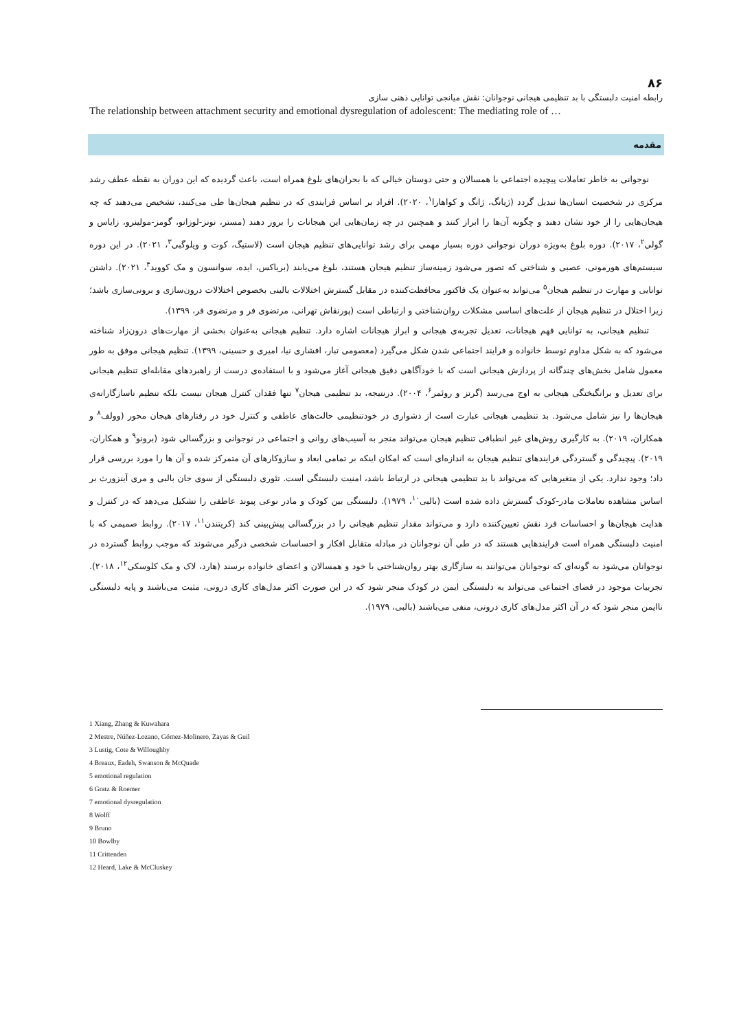۸۶
رابطه امنیت دلبستگی با بد تنظیمی هیجانی نوجوانان: نقش میانجی توانایی ذهنی سازی
The relationship between attachment security and emotional dysregulation of adolescent: The mediating role of …
مقدمه
نوجوانی به خاطر تعاملات پیچیده اجتماعی با همسالان و حتی دوستان خیالی که با بحران‌های بلوغ همراه است، باعث گردیده که این دوران به نقطه عطف رشد مرکزی در شخصیت انسان‌ها تبدیل گردد (ژیانگ، ژانگ و کواهارا<sup>۱</sup>، ۲۰۲۰). افراد بر اساس فرایندی که در تنظیم هیجان‌ها طی می‌کنند، تشخیص می‌دهند که چه هیجان‌هایی را از خود نشان دهند و چگونه آن‌ها را ابراز کنند و همچنین در چه زمان‌هایی این هیجانات را بروز دهند (مستر، نونز-لوزانو، گومز-مولینرو، زایاس و گولی<sup>۲</sup>، ۲۰۱۷). دوره بلوغ به‌ویژه دوران نوجوانی دوره بسیار مهمی برای رشد توانایی‌های تنظیم هیجان است (لاستیگ، کوت و ویلوگبی<sup>۳</sup>، ۲۰۲۱). در این دوره سیستم‌های هورمونی، عصبی و شناختی که تصور می‌شود زمینه‌ساز تنظیم هیجان هستند، بلوغ می‌یابند (بریاکس، ایده، سوانسون و مک کووید<sup>۴</sup>، ۲۰۲۱). داشتن توانایی و مهارت در تنظیم هیجان<sup>۵</sup> می‌تواند به‌عنوان یک فاکتور محافظت‌کننده در مقابل گسترش اختلالات بالینی بخصوص اختلالات درون‌سازی و برونی‌سازی باشد؛ زیرا اختلال در تنظیم هیجان از علت‌های اساسی مشکلات روان‌شناختی و ارتباطی است (پورنقاش تهرانی، مرتضوی فر و مرتضوی فر، ۱۳۹۹).
تنظیم هیجانی، به توانایی فهم هیجانات، تعدیل تجربه‌ی هیجانی و ابراز هیجانات اشاره دارد. تنظیم هیجانی به‌عنوان بخشی از مهارت‌های درون‌زاد شناخته می‌شود که به شکل مداوم توسط خانواده و فرایند اجتماعی شدن شکل می‌گیرد (معصومی تبار، افشاری نیا، امیری و حسینی، ۱۳۹۹). تنظیم هیجانی موفق به طور معمول شامل بخش‌های چندگانه از پردازش هیجانی است که با خودآگاهی دقیق هیجانی آغاز می‌شود و با استفاده‌ی درست از راهبردهای مقابله‌ای تنظیم هیجانی برای تعدیل و برانگیختگی هیجانی به اوج می‌رسد (گرتز و روئمر<sup>۶</sup>، ۲۰۰۴). درنتیجه، بد تنظیمی هیجان<sup>۷</sup> تنها فقدان کنترل هیجان نیست بلکه تنظیم ناسازگارانه‌ی هیجان‌ها را نیز شامل می‌شود. بد تنظیمی هیجانی عبارت است از دشواری در خودتنظیمی حالت‌های عاطفی و کنترل خود در رفتارهای هیجان محور (وولف<sup>۸</sup> و همکاران، ۲۰۱۹). به کارگیری روش‌های غیر انطباقی تنظیم هیجان می‌تواند منجر به آسیب‌های روانی و اجتماعی در نوجوانی و بزرگسالی شود (برونو<sup>۹</sup> و همکاران، ۲۰۱۹). پیچیدگی و گستردگی فرایندهای تنظیم هیجان به اندازه‌ای است که امکان اینکه بر تمامی ابعاد و سازوکارهای آن متمرکز شده و آن ها را مورد بررسی قرار داد؛ وجود ندارد. یکی از متغیرهایی که می‌تواند با بد تنظیمی هیجانی در ارتباط باشد، امنیت دلبستگی است. تئوری دلبستگی از سوی جان بالبی و مری آینزورث بر اساس مشاهده تعاملات مادر-کودک گسترش داده شده است (بالبی<sup>۱۰</sup>، ۱۹۷۹). دلبستگی بین کودک و مادر نوعی پیوند عاطفی را تشکیل می‌دهد که در کنترل و هدایت هیجان‌ها و احساسات فرد نقش تعیین‌کننده دارد و می‌تواند مقدار تنظیم هیجانی را در بزرگسالی پیش‌بینی کند (کریتندن<sup>۱۱</sup>، ۲۰۱۷). روابط صمیمی که با امنیت دلبستگی همراه است فرایندهایی هستند که در طی آن نوجوانان در مبادله متقابل افکار و احساسات شخصی درگیر می‌شوند که موجب روابط گسترده در نوجوانان می‌شود به گونه‌ای که نوجوانان می‌توانند به سازگاری بهتر روان‌شناختی با خود و همسالان و اعضای خانواده برسند (هارد، لاک و مک کلوسکی<sup>۱۲</sup>، ۲۰۱۸). تجربیات موجود در فضای اجتماعی می‌تواند به دلبستگی ایمن در کودک منجر شود که در این صورت اکثر مدل‌های کاری درونی، مثبت می‌باشند و پایه دلبستگی ناایمن منجر شود که در آن اکثر مدل‌های کاری درونی، منفی می‌باشند (بالبی، ۱۹۷۹).
1 Xiang, Zhang & Kuwahara
2 Mestre, Núñez-Lozano, Gómez-Molinero, Zayas & Guil
3 Lustig, Cote & Willoughby
4 Breaux, Eadeh, Swanson & McQuade
5 emotional regulation
6 Gratz & Roemer
7 emotional dysregulation
8 Wolff
9 Bruno
10 Bowlby
11 Crittenden
12 Heard, Lake & McCluskey